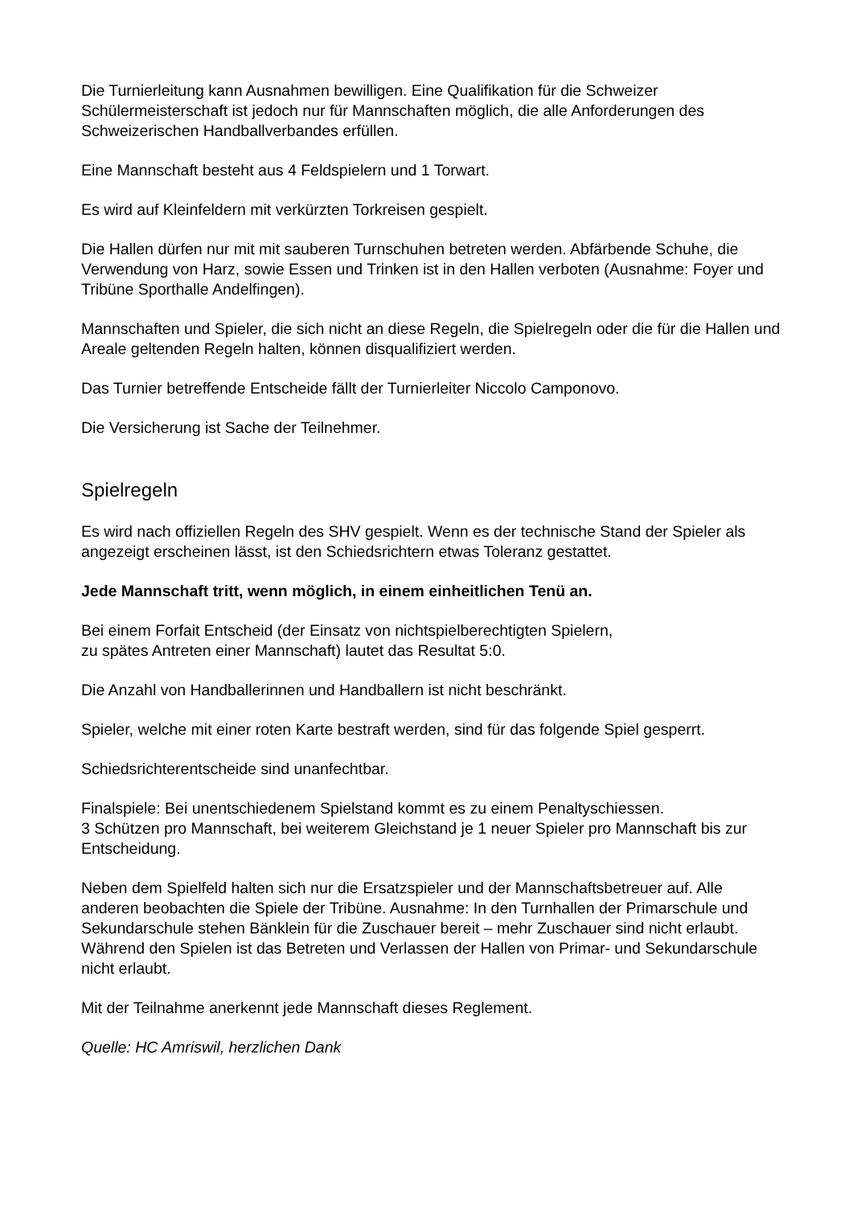Die Turnierleitung kann Ausnahmen bewilligen. Eine Qualifikation für die Schweizer Schülermeisterschaft ist jedoch nur für Mannschaften möglich, die alle Anforderungen des Schweizerischen Handballverbandes erfüllen.
Eine Mannschaft besteht aus 4 Feldspielern und 1 Torwart.
Es wird auf Kleinfeldern mit verkürzten Torkreisen gespielt.
Die Hallen dürfen nur mit mit sauberen Turnschuhen betreten werden. Abfärbende Schuhe, die Verwendung von Harz, sowie Essen und Trinken ist in den Hallen verboten (Ausnahme: Foyer und Tribüne Sporthalle Andelfingen).
Mannschaften und Spieler, die sich nicht an diese Regeln, die Spielregeln oder die für die Hallen und Areale geltenden Regeln halten, können disqualifiziert werden.
Das Turnier betreffende Entscheide fällt der Turnierleiter Niccolo Camponovo.
Die Versicherung ist Sache der Teilnehmer.
Spielregeln
Es wird nach offiziellen Regeln des SHV gespielt. Wenn es der technische Stand der Spieler als angezeigt erscheinen lässt, ist den Schiedsrichtern etwas Toleranz gestattet.
Jede Mannschaft tritt, wenn möglich, in einem einheitlichen Tenü an.
Bei einem Forfait Entscheid (der Einsatz von nichtspielberechtigten Spielern,
zu spätes Antreten einer Mannschaft) lautet das Resultat 5:0.
Die Anzahl von Handballerinnen und Handballern ist nicht beschränkt.
Spieler, welche mit einer roten Karte bestraft werden, sind für das folgende Spiel gesperrt.
Schiedsrichterentscheide sind unanfechtbar.
Finalspiele: Bei unentschiedenem Spielstand kommt es zu einem Penaltyschiessen.
3 Schützen pro Mannschaft, bei weiterem Gleichstand je 1 neuer Spieler pro Mannschaft bis zur Entscheidung.
Neben dem Spielfeld halten sich nur die Ersatzspieler und der Mannschaftsbetreuer auf. Alle anderen beobachten die Spiele der Tribüne. Ausnahme: In den Turnhallen der Primarschule und Sekundarschule stehen Bänklein für die Zuschauer bereit – mehr Zuschauer sind nicht erlaubt. Während den Spielen ist das Betreten und Verlassen der Hallen von Primar- und Sekundarschule nicht erlaubt.
Mit der Teilnahme anerkennt jede Mannschaft dieses Reglement.
Quelle: HC Amriswil, herzlichen Dank